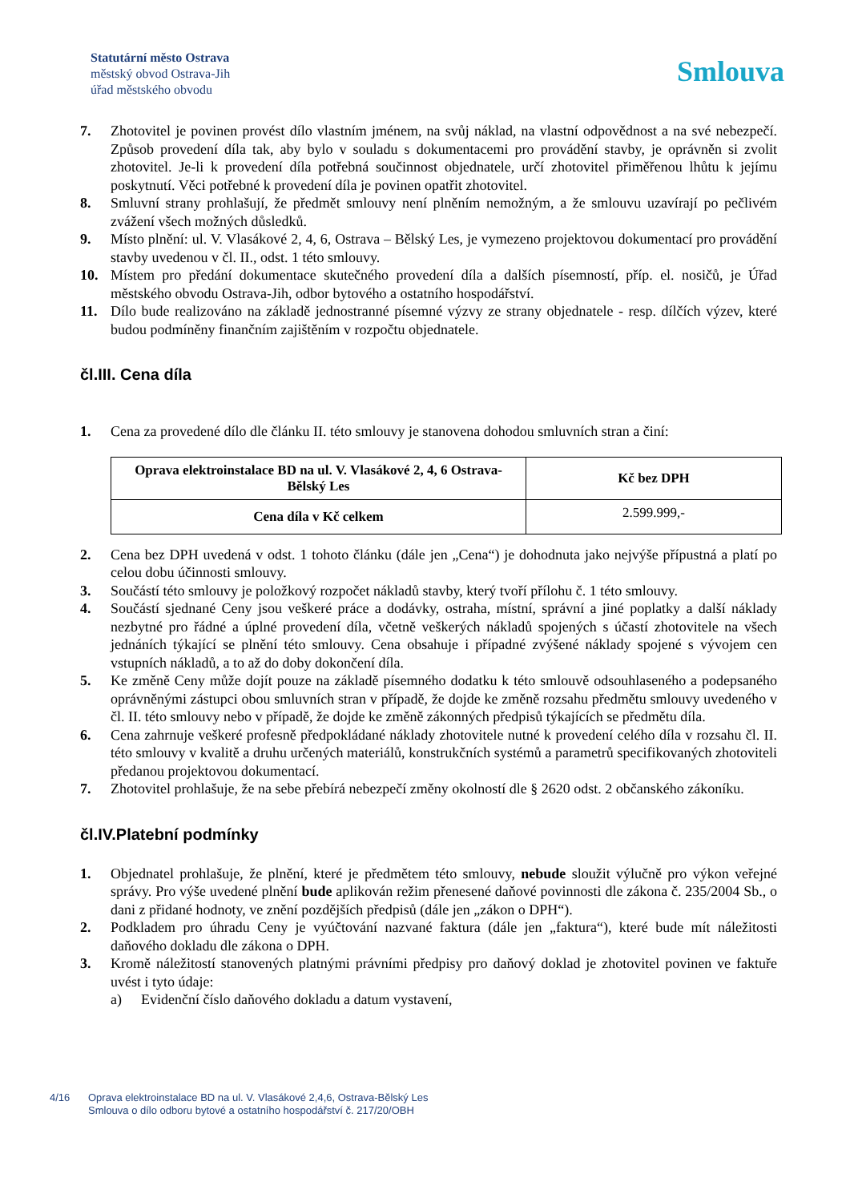Statutární město Ostrava
městský obvod Ostrava-Jih
úřad městského obvodu
Smlouva
7. Zhotovitel je povinen provést dílo vlastním jménem, na svůj náklad, na vlastní odpovědnost a na své nebezpečí. Způsob provedení díla tak, aby bylo v souladu s dokumentacemi pro provádění stavby, je oprávněn si zvolit zhotovitel. Je-li k provedení díla potřebná součinnost objednatele, určí zhotovitel přiměřenou lhůtu k jejímu poskytnutí. Věci potřebné k provedení díla je povinen opatřit zhotovitel.
8. Smluvní strany prohlašují, že předmět smlouvy není plněním nemožným, a že smlouvu uzavírají po pečlivém zvážení všech možných důsledků.
9. Místo plnění: ul. V. Vlasákové 2, 4, 6, Ostrava – Bělský Les, je vymezeno projektovou dokumentací pro provádění stavby uvedenou v čl. II., odst. 1 této smlouvy.
10. Místem pro předání dokumentace skutečného provedení díla a dalších písemností, příp. el. nosičů, je Úřad městského obvodu Ostrava-Jih, odbor bytového a ostatního hospodářství.
11. Dílo bude realizováno na základě jednostranné písemné výzvy ze strany objednatele - resp. dílčích výzev, které budou podmíněny finančním zajištěním v rozpočtu objednatele.
čl.III. Cena díla
1. Cena za provedené dílo dle článku II. této smlouvy je stanovena dohodou smluvních stran a činí:
| Oprava elektroinstalace BD na ul. V. Vlasákové 2, 4, 6 Ostrava-Bělský Les | Kč bez DPH |
| Cena díla v Kč celkem | 2.599.999,- |
2. Cena bez DPH uvedená v odst. 1 tohoto článku (dále jen „Cena“) je dohodnuta jako nejvýše přípustná a platí po celou dobu účinnosti smlouvy.
3. Součástí této smlouvy je položkový rozpočet nákladů stavby, který tvoří přílohu č. 1 této smlouvy.
4. Součástí sjednané Ceny jsou veškeré práce a dodávky, ostraha, místní, správní a jiné poplatky a další náklady nezbytné pro řádné a úplné provedení díla, včetně veškerých nákladů spojených s účastí zhotovitele na všech jednáních týkající se plnění této smlouvy. Cena obsahuje i případné zvýšené náklady spojené s vývojem cen vstupních nákladů, a to až do doby dokončení díla.
5. Ke změně Ceny může dojít pouze na základě písemného dodatku k této smlouvě odsouhlaseného a podepsaného oprávněnými zástupci obou smluvních stran v případě, že dojde ke změně rozsahu předmětu smlouvy uvedeného v čl. II. této smlouvy nebo v případě, že dojde ke změně zákonných předpisů týkajících se předmětu díla.
6. Cena zahrnuje veškeré profesně předpokládané náklady zhotovitele nutné k provedení celého díla v rozsahu čl. II. této smlouvy v kvalitě a druhu určených materiálů, konstrukčních systémů a parametrů specifikovaných zhotoviteli předanou projektovou dokumentací.
7. Zhotovitel prohlašuje, že na sebe přebírá nebezpečí změny okolností dle § 2620 odst. 2 občanského zákoníku.
čl.IV.Platební podmínky
1. Objednatel prohlašuje, že plnění, které je předmětem této smlouvy, nebude sloužit výlučně pro výkon veřejné správy. Pro výše uvedené plnění bude aplikován režim přenesené daňové povinnosti dle zákona č. 235/2004 Sb., o dani z přidané hodnoty, ve znění pozdějších předpisů (dále jen „zákon o DPH“).
2. Podkladem pro úhradu Ceny je vyúčtování nazvané faktura (dále jen „faktura“), které bude mít náležitosti daňového dokladu dle zákona o DPH.
3. Kromě náležitostí stanovených platnými právními předpisy pro daňový doklad je zhotovitel povinen ve faktuře uvést i tyto údaje:
a) Evidenční číslo daňového dokladu a datum vystavení,
4/16 Oprava elektroinstalace BD na ul. V. Vlasákové 2,4,6, Ostrava-Bělský Les
Smlouva o dílo odboru bytové a ostatního hospodářství č. 217/20/OBH